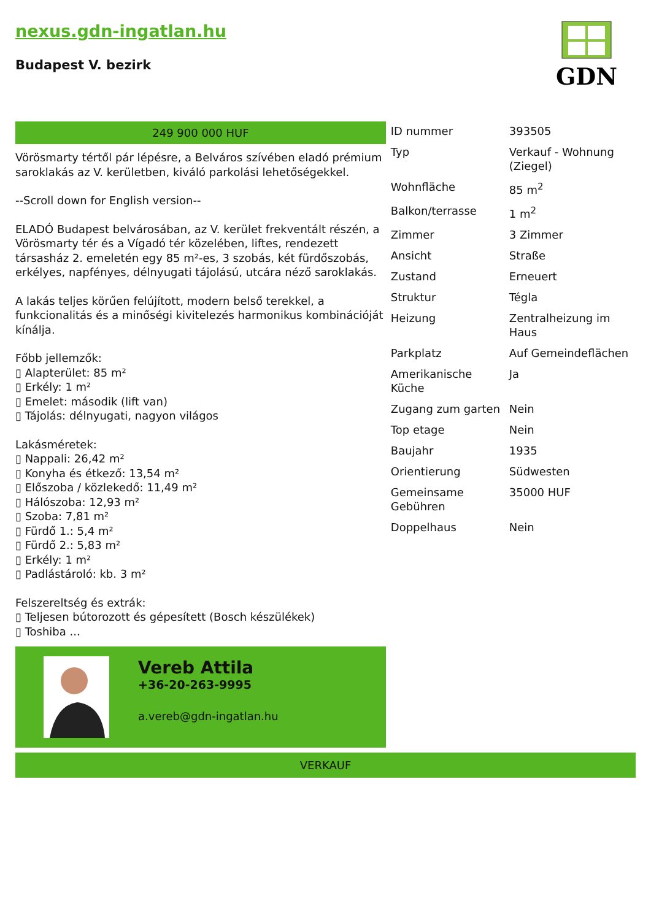nexus.gdn-ingatlan.hu
Budapest V. bezirk
GDN
249 900 000 HUF
Vörösmarty tértől pár lépésre, a Belváros szívében eladó prémium saroklakás az V. kerületben, kiváló parkolási lehetőségekkel.
--Scroll down for English version--
ELADÓ Budapest belvárosában, az V. kerület frekventált részén, a Vörösmarty tér és a Vígadó tér közelében, liftes, rendezett társasház 2. emeletén egy 85 m²-es, 3 szobás, két fürdőszobás, erkélyes, napfényes, délnyugati tájolású, utcára néző saroklakás.
A lakás teljes körűen felújított, modern belső terekkel, a funkcionalitás és a minőségi kivitelezés harmonikus kombinációját kínálja.
Főbb jellemzők:
▯ Alapterület: 85 m²
▯ Erkély: 1 m²
▯ Emelet: második (lift van)
▯ Tájolás: délnyugati, nagyon világos
Lakásméretek:
▯ Nappali: 26,42 m²
▯ Konyha és étkező: 13,54 m²
▯ Előszoba / közlekedő: 11,49 m²
▯ Hálószoba: 12,93 m²
▯ Szoba: 7,81 m²
▯ Fürdő 1.: 5,4 m²
▯ Fürdő 2.: 5,83 m²
▯ Erkély: 1 m²
▯ Padlástároló: kb. 3 m²
Felszereltség és extrák:
▯ Teljesen bútorozott és gépesített (Bosch készülékek)
▯ Toshiba ...
Vereb Attila
+36-20-263-9995
a.vereb@gdn-ingatlan.hu
| ID nummer | 393505 |
| Typ | Verkauf - Wohnung (Ziegel) |
| Wohnfläche | 85 m<sup>2</sup> |
| Balkon/terrasse | 1 m<sup>2</sup> |
| Zimmer | 3 Zimmer |
| Ansicht | Straße |
| Zustand | Erneuert |
| Struktur | Tégla |
| Heizung | Zentralheizung im Haus |
| Parkplatz | Auf Gemeindeflächen |
| Amerikanische Küche | Ja |
| Zugang zum garten | Nein |
| Top etage | Nein |
| Baujahr | 1935 |
| Orientierung | Südwesten |
| Gemeinsame Gebühren | 35000 HUF |
| Doppelhaus | Nein |
VERKAUF